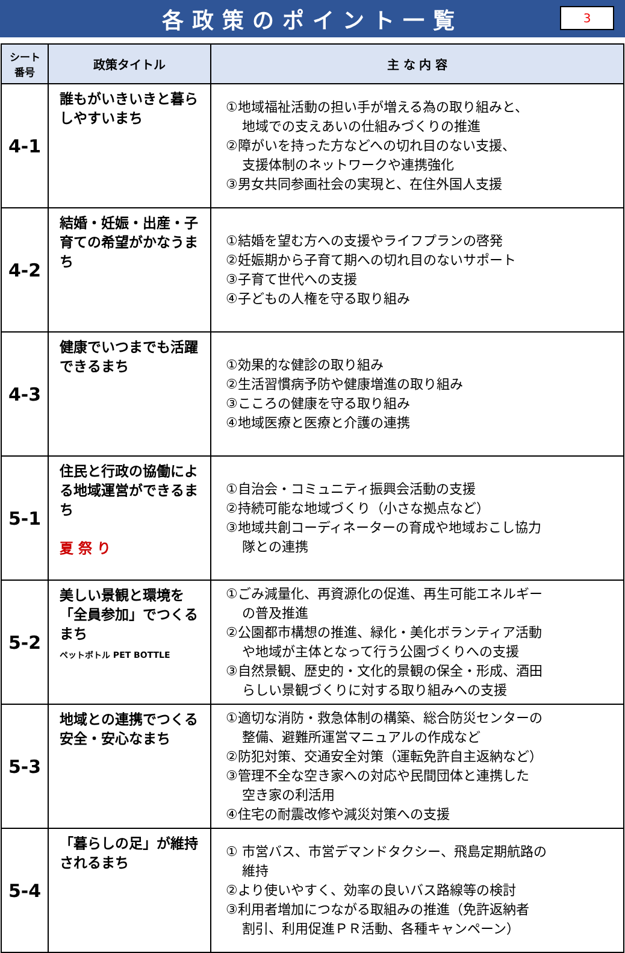各政策のポイント一覧
3
| シート 番号 | 政策タイトル | 主 な 内 容 |
| --- | --- | --- |
| 4-1 | 誰もがいきいきと暮らしやすいまち | ①地域福祉活動の担い手が増える為の取り組みと、 地域での支えあいの仕組みづくりの推進 ②障がいを持った方などへの切れ目のない支援、 支援体制のネットワークや連携強化 ③男女共同参画社会の実現と、在住外国人支援 |
| 4-2 | 結婚・妊娠・出産・子育ての希望がかなうまち | ①結婚を望む方への支援やライフプランの啓発 ②妊娠期から子育て期への切れ目のないサポート ③子育て世代への支援 ④子どもの人権を守る取り組み |
| 4-3 | 健康でいつまでも活躍できるまち | ①効果的な健診の取り組み ②生活習慣病予防や健康増進の取り組み ③こころの健康を守る取り組み ④地域医療と医療と介護の連携 |
| 5-1 | 住民と行政の協働による地域運営ができるまち 夏 祭 り | ①自治会・コミュニティ振興会活動の支援 ②持続可能な地域づくり（小さな拠点など） ③地域共創コーディネーターの育成や地域おこし協力 隊との連携 |
| 5-2 | 美しい景観と環境を「全員参加」でつくるまち ペットボトル PET BOTTLE | ①ごみ減量化、再資源化の促進、再生可能エネルギー の普及推進 ②公園都市構想の推進、緑化・美化ボランティア活動 や地域が主体となって行う公園づくりへの支援 ③自然景観、歴史的・文化的景観の保全・形成、酒田 らしい景観づくりに対する取り組みへの支援 |
| 5-3 | 地域との連携でつくる安全・安心なまち | ①適切な消防・救急体制の構築、総合防災センターの 整備、避難所運営マニュアルの作成など ②防犯対策、交通安全対策（運転免許自主返納など） ③管理不全な空き家への対応や民間団体と連携した 空き家の利活用 ④住宅の耐震改修や減災対策への支援 |
| 5-4 | 「暮らしの足」が維持されるまち | ① 市営バス、市営デマンドタクシー、飛島定期航路の 維持 ②より使いやすく、効率の良いバス路線等の検討 ③利用者増加につながる取組みの推進（免許返納者 割引、利用促進ＰＲ活動、各種キャンペーン） |